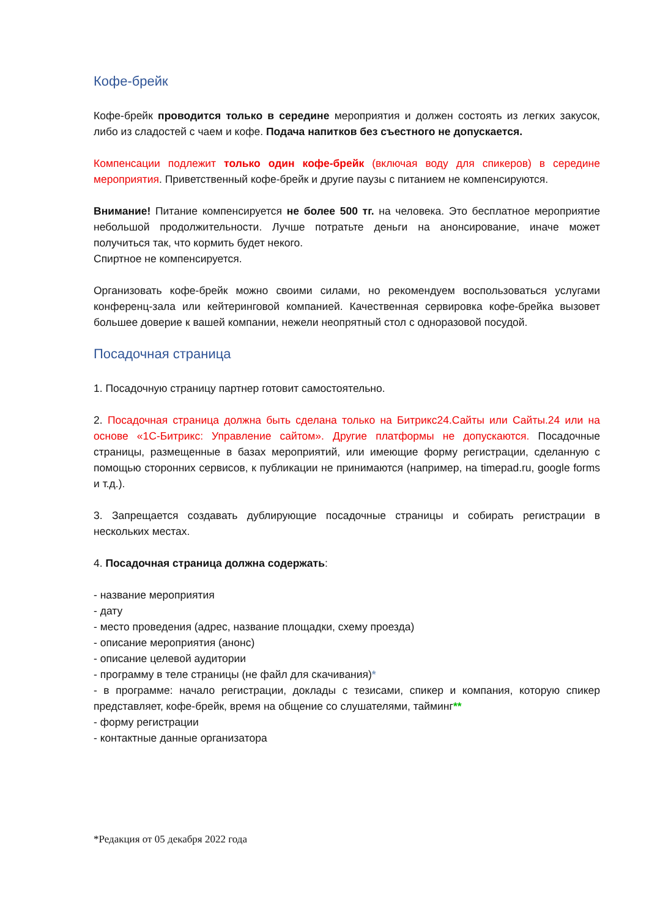Кофе-брейк
Кофе-брейк проводится только в середине мероприятия и должен состоять из легких закусок, либо из сладостей с чаем и кофе. Подача напитков без съестного не допускается.
Компенсации подлежит только один кофе-брейк (включая воду для спикеров) в середине мероприятия. Приветственный кофе-брейк и другие паузы с питанием не компенсируются.
Внимание! Питание компенсируется не более 500 тг. на человека. Это бесплатное мероприятие небольшой продолжительности. Лучше потратьте деньги на анонсирование, иначе может получиться так, что кормить будет некого.
Спиртное не компенсируется.
Организовать кофе-брейк можно своими силами, но рекомендуем воспользоваться услугами конференц-зала или кейтеринговой компанией. Качественная сервировка кофе-брейка вызовет большее доверие к вашей компании, нежели неопрятный стол с одноразовой посудой.
Посадочная страница
1. Посадочную страницу партнер готовит самостоятельно.
2. Посадочная страница должна быть сделана только на Битрикс24.Сайты или Сайты.24 или на основе «1С-Битрикс: Управление сайтом». Другие платформы не допускаются. Посадочные страницы, размещенные в базах мероприятий, или имеющие форму регистрации, сделанную с помощью сторонних сервисов, к публикации не принимаются (например, на timepad.ru, google forms и т.д.).
3. Запрещается создавать дублирующие посадочные страницы и собирать регистрации в нескольких местах.
4. Посадочная страница должна содержать:
- название мероприятия
- дату
- место проведения (адрес, название площадки, схему проезда)
- описание мероприятия (анонс)
- описание целевой аудитории
- программу в теле страницы (не файл для скачивания)*
- в программе: начало регистрации, доклады с тезисами, спикер и компания, которую спикер представляет, кофе-брейк, время на общение со слушателями, тайминг**
- форму регистрации
- контактные данные организатора
*Редакция от 05 декабря 2022 года